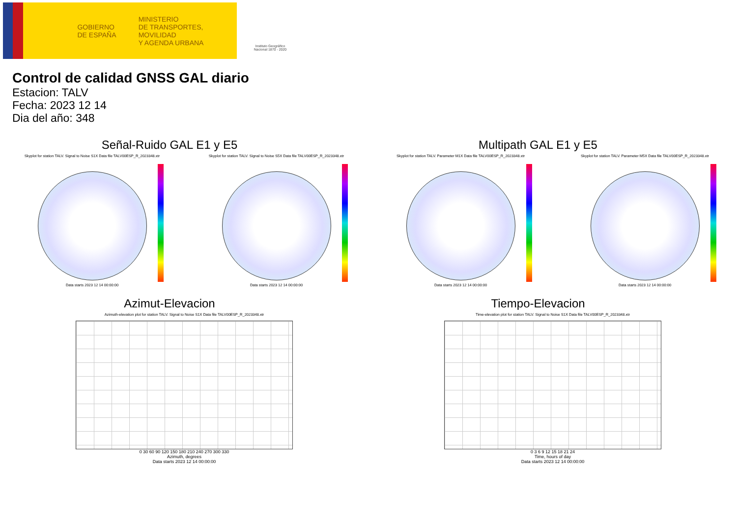GOBIERNO
DE ESPAÑA
MINISTERIO
DE TRANSPORTES, MOVILIDAD
Y AGENDA URBANA
Instituto Geográfico Nacional 1870 - 2020
Control de calidad GNSS GAL diario
Estacion: TALV
Fecha: 2023 12 14
Dia del año: 348
Señal-Ruido GAL E1 y E5
Skyplot for station TALV. Signal to Noise S1X Data file TALV00ESP_R_2023348.xtr Skyplot for station TALV. Signal to Noise S5X Data file TALV00ESP_R_2023348.xtr
Data starts 2023 12 14 00:00:00
Data starts 2023 12 14 00:00:00
Multipath GAL E1 y E5
Skyplot for station TALV. Parameter M1X Data file TALV00ESP_R_2023348.xtr Skyplot for station TALV. Parameter M5X Data file TALV00ESP_R_2023348.xtr
Data starts 2023 12 14 00:00:00
Data starts 2023 12 14 00:00:00
Azimut-Elevacion
Azimuth-elevation plot for station TALV. Signal to Noise S1X Data file TALV00ESP_R_2023348.xtr
0 30 60 90 120 150 180 210 240 270 300 330
Azimuth, degrees
Data starts 2023 12 14 00:00:00
Tiempo-Elevacion
Time-elevation plot for station TALV. Signal to Noise S1X Data file TALV00ESP_R_2023348.xtr
0 3 6 9 12 15 18 21 24
Time, hours of day
Data starts 2023 12 14 00:00:00